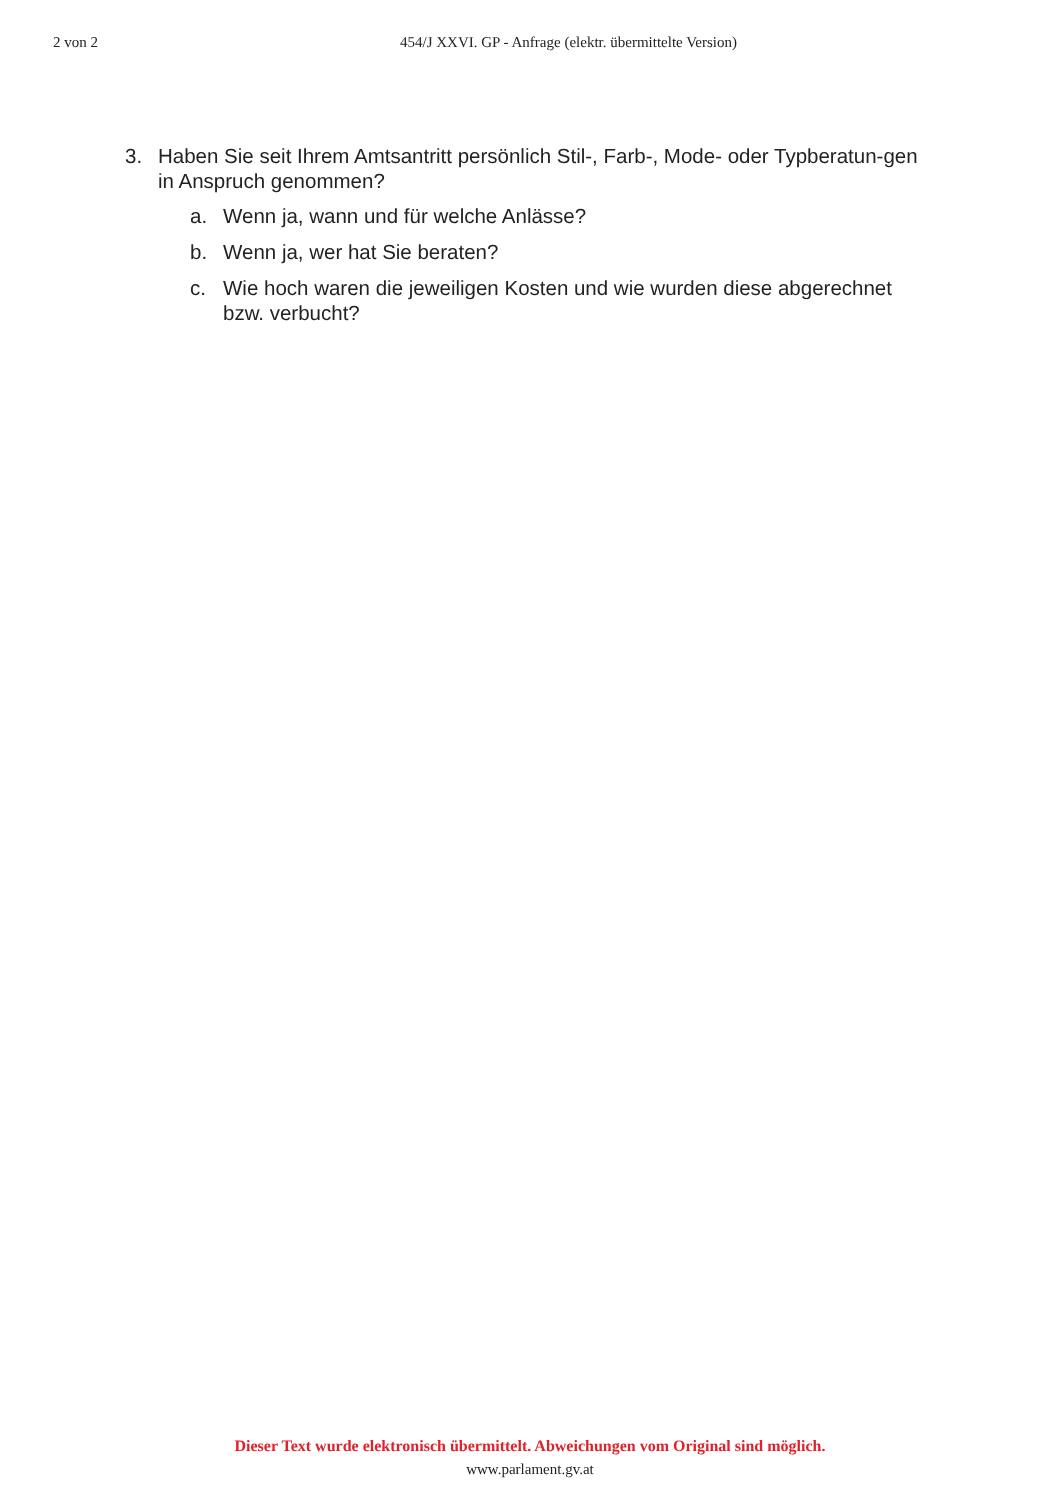2 von 2 454/J XXVI. GP - Anfrage (elektr. übermittelte Version)
3. Haben Sie seit Ihrem Amtsantritt persönlich Stil-, Farb-, Mode- oder Typberatun-gen in Anspruch genommen?
a. Wenn ja, wann und für welche Anlässe?
b. Wenn ja, wer hat Sie beraten?
c. Wie hoch waren die jeweiligen Kosten und wie wurden diese abgerechnet bzw. verbucht?
Dieser Text wurde elektronisch übermittelt. Abweichungen vom Original sind möglich.
www.parlament.gv.at